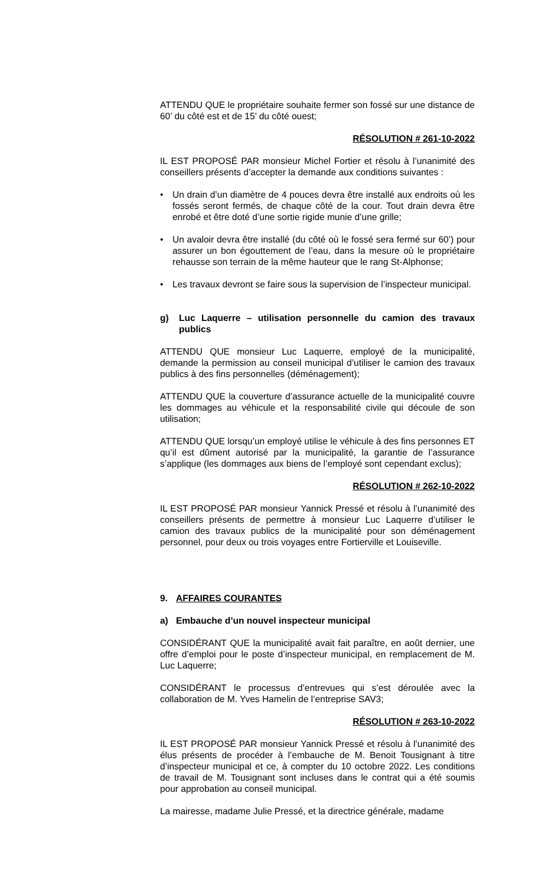ATTENDU QUE le propriétaire souhaite fermer son fossé sur une distance de 60’ du côté est et de 15’ du côté ouest;
RÉSOLUTION # 261-10-2022
IL EST PROPOSÉ PAR monsieur Michel Fortier et résolu à l’unanimité des conseillers présents d’accepter la demande aux conditions suivantes :
• Un drain d’un diamètre de 4 pouces devra être installé aux endroits où les fossés seront fermés, de chaque côté de la cour. Tout drain devra être enrobé et être doté d’une sortie rigide munie d’une grille;
• Un avaloir devra être installé (du côté où le fossé sera fermé sur 60’) pour assurer un bon égouttement de l’eau, dans la mesure où le propriétaire rehausse son terrain de la même hauteur que le rang St-Alphonse;
• Les travaux devront se faire sous la supervision de l’inspecteur municipal.
g) Luc Laquerre – utilisation personnelle du camion des travaux publics
ATTENDU QUE monsieur Luc Laquerre, employé de la municipalité, demande la permission au conseil municipal d’utiliser le camion des travaux publics à des fins personnelles (déménagement);
ATTENDU QUE la couverture d’assurance actuelle de la municipalité couvre les dommages au véhicule et la responsabilité civile qui découle de son utilisation;
ATTENDU QUE lorsqu’un employé utilise le véhicule à des fins personnes ET qu’il est dûment autorisé par la municipalité, la garantie de l’assurance s’applique (les dommages aux biens de l’employé sont cependant exclus);
RÉSOLUTION # 262-10-2022
IL EST PROPOSÉ PAR monsieur Yannick Pressé et résolu à l’unanimité des conseillers présents de permettre à monsieur Luc Laquerre d’utiliser le camion des travaux publics de la municipalité pour son déménagement personnel, pour deux ou trois voyages entre Fortierville et Louiseville.
9. AFFAIRES COURANTES
a) Embauche d’un nouvel inspecteur municipal
CONSIDÉRANT QUE la municipalité avait fait paraître, en août dernier, une offre d’emploi pour le poste d’inspecteur municipal, en remplacement de M. Luc Laquerre;
CONSIDÉRANT le processus d’entrevues qui s’est déroulée avec la collaboration de M. Yves Hamelin de l’entreprise SAV3;
RÉSOLUTION # 263-10-2022
IL EST PROPOSÉ PAR monsieur Yannick Pressé et résolu à l’unanimité des élus présents de procéder à l’embauche de M. Benoit Tousignant à titre d’inspecteur municipal et ce, à compter du 10 octobre 2022. Les conditions de travail de M. Tousignant sont incluses dans le contrat qui a été soumis pour approbation au conseil municipal.
La mairesse, madame Julie Pressé, et la directrice générale, madame